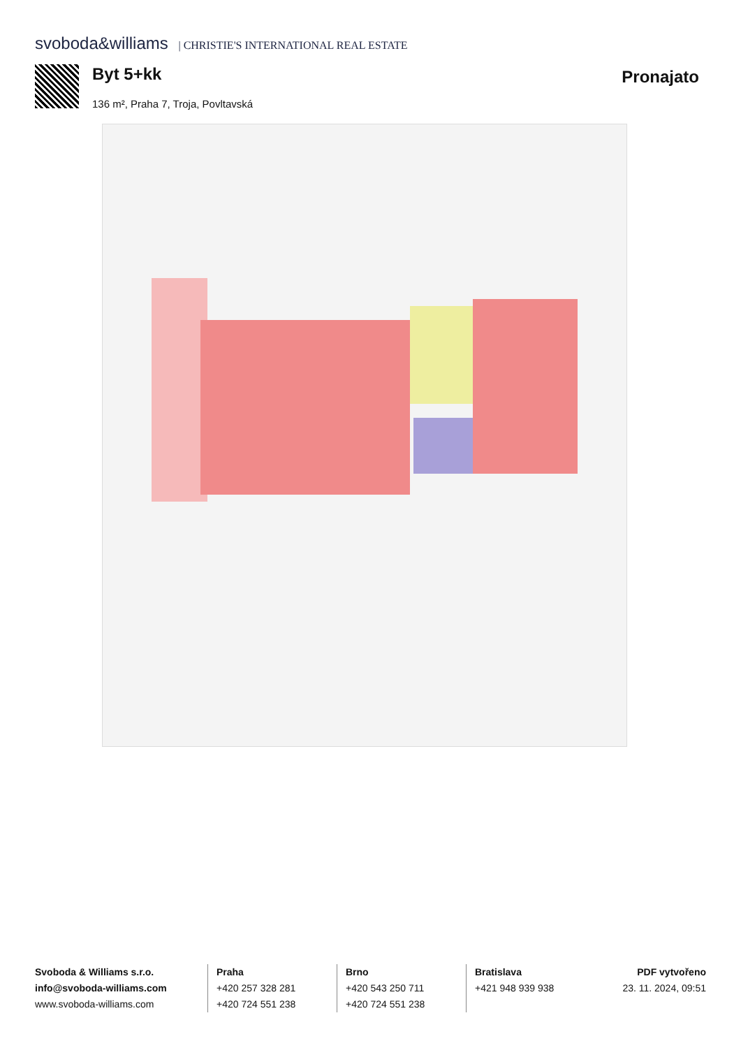svoboda&williams | CHRISTIE'S INTERNATIONAL REAL ESTATE
Byt 5+kk Pronajato
136 m², Praha 7, Troja, Povltavská
Svoboda & Williams s.r.o.
info@svoboda-williams.com
www.svoboda-williams.com
Praha
+420 257 328 281
+420 724 551 238
Brno
+420 543 250 711
+420 724 551 238
Bratislava
+421 948 939 938
PDF vytvořeno
23. 11. 2024, 09:51